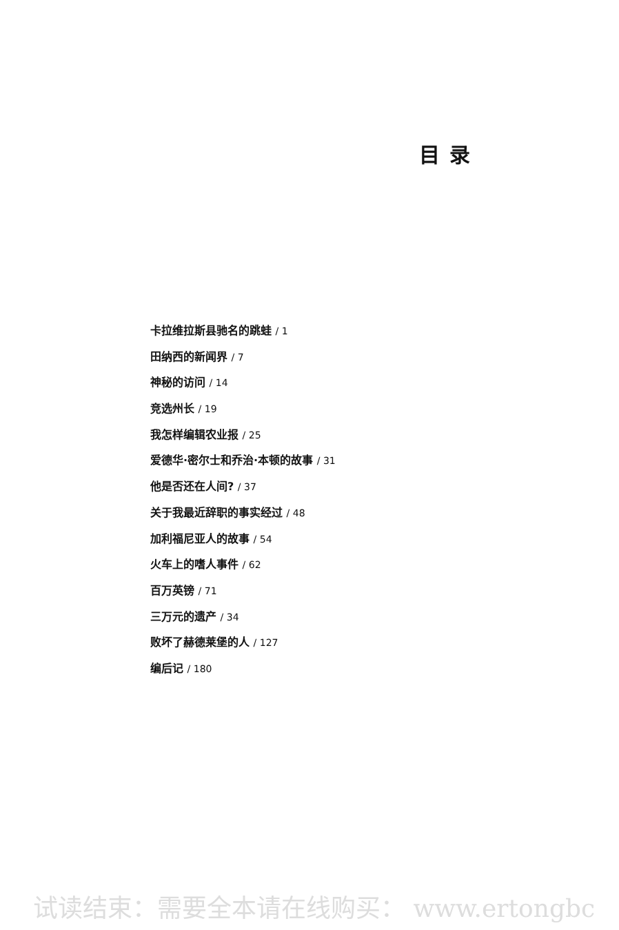目录
卡拉维拉斯县驰名的跳蛙 / 1
田纳西的新闻界 / 7
神秘的访问 / 14
竞选州长 / 19
我怎样编辑农业报 / 25
爱德华·密尔士和乔治·本顿的故事 / 31
他是否还在人间? / 37
关于我最近辞职的事实经过 / 48
加利福尼亚人的故事 / 54
火车上的嗜人事件 / 62
百万英镑 / 71
三万元的遗产 / 34
败坏了赫德莱堡的人 / 127
编后记 / 180
试读结束：需要全本请在线购买： www.ertongbc